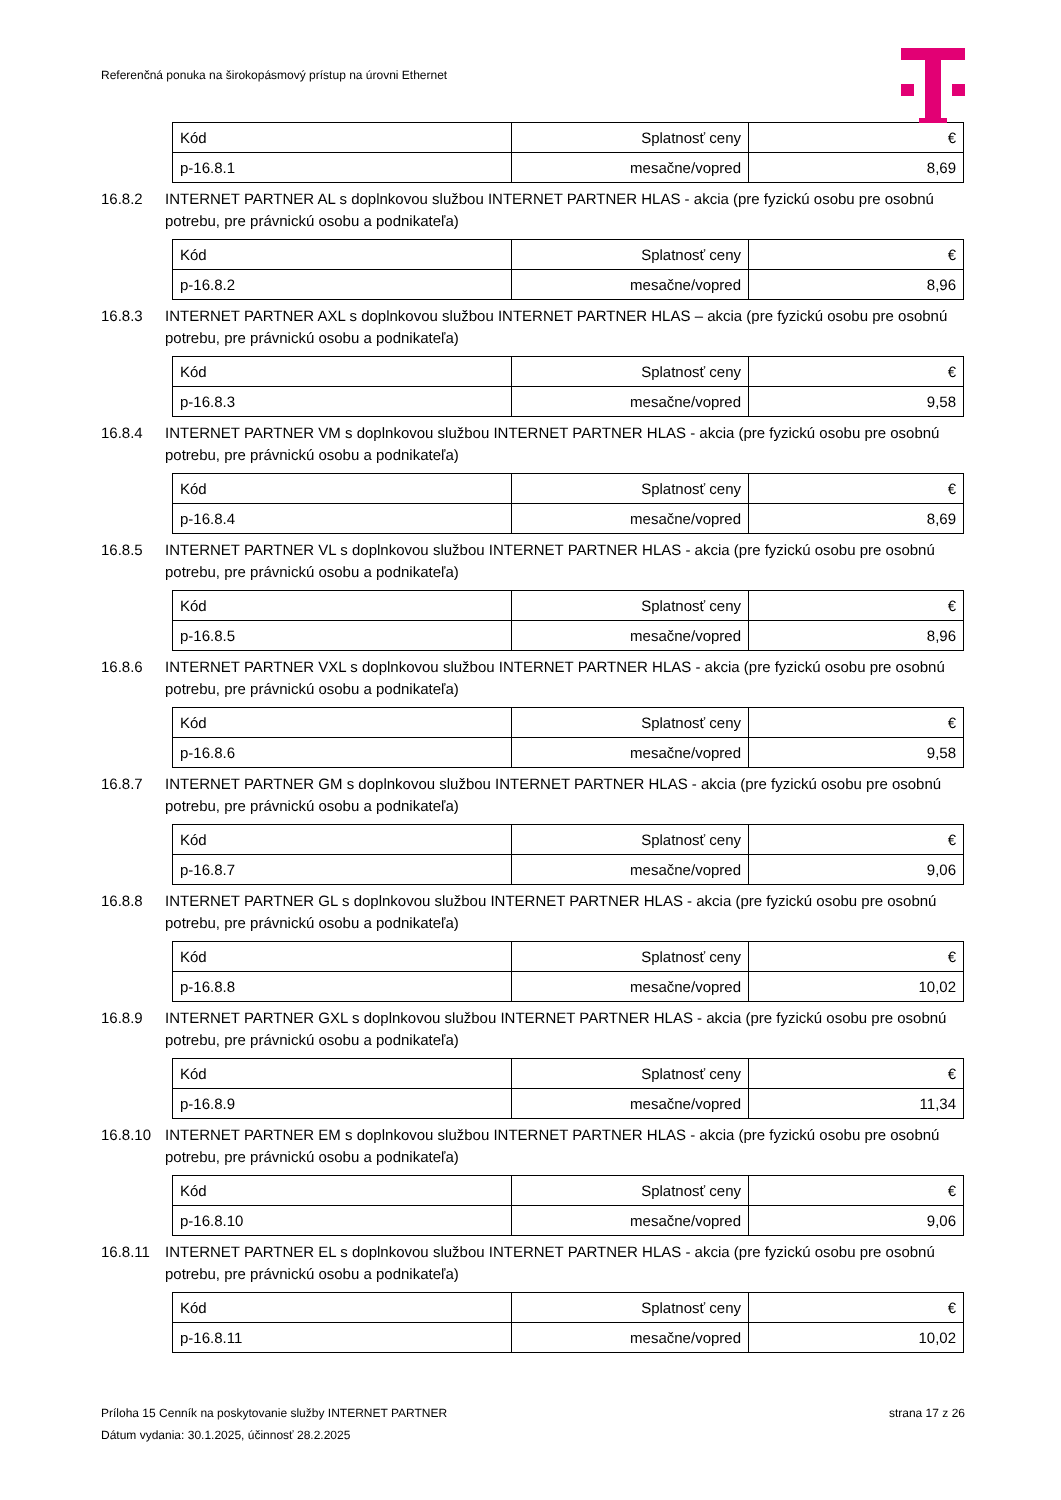Referenčná ponuka na širokopásmový prístup na úrovni Ethernet
| Kód | Splatnosť ceny | € |
| p-16.8.1 | mesačne/vopred | 8,69 |
16.8.2 INTERNET PARTNER AL s doplnkovou službou INTERNET PARTNER HLAS - akcia (pre fyzickú osobu pre osobnú potrebu, pre právnickú osobu a podnikateľa)
| Kód | Splatnosť ceny | € |
| p-16.8.2 | mesačne/vopred | 8,96 |
16.8.3 INTERNET PARTNER AXL s doplnkovou službou INTERNET PARTNER HLAS – akcia (pre fyzickú osobu pre osobnú potrebu, pre právnickú osobu a podnikateľa)
| Kód | Splatnosť ceny | € |
| p-16.8.3 | mesačne/vopred | 9,58 |
16.8.4 INTERNET PARTNER VM s doplnkovou službou INTERNET PARTNER HLAS - akcia (pre fyzickú osobu pre osobnú potrebu, pre právnickú osobu a podnikateľa)
| Kód | Splatnosť ceny | € |
| p-16.8.4 | mesačne/vopred | 8,69 |
16.8.5 INTERNET PARTNER VL s doplnkovou službou INTERNET PARTNER HLAS - akcia (pre fyzickú osobu pre osobnú potrebu, pre právnickú osobu a podnikateľa)
| Kód | Splatnosť ceny | € |
| p-16.8.5 | mesačne/vopred | 8,96 |
16.8.6 INTERNET PARTNER VXL s doplnkovou službou INTERNET PARTNER HLAS - akcia (pre fyzickú osobu pre osobnú potrebu, pre právnickú osobu a podnikateľa)
| Kód | Splatnosť ceny | € |
| p-16.8.6 | mesačne/vopred | 9,58 |
16.8.7 INTERNET PARTNER GM s doplnkovou službou INTERNET PARTNER HLAS - akcia (pre fyzickú osobu pre osobnú potrebu, pre právnickú osobu a podnikateľa)
| Kód | Splatnosť ceny | € |
| p-16.8.7 | mesačne/vopred | 9,06 |
16.8.8 INTERNET PARTNER GL s doplnkovou službou INTERNET PARTNER HLAS - akcia (pre fyzickú osobu pre osobnú potrebu, pre právnickú osobu a podnikateľa)
| Kód | Splatnosť ceny | € |
| p-16.8.8 | mesačne/vopred | 10,02 |
16.8.9 INTERNET PARTNER GXL s doplnkovou službou INTERNET PARTNER HLAS - akcia (pre fyzickú osobu pre osobnú potrebu, pre právnickú osobu a podnikateľa)
| Kód | Splatnosť ceny | € |
| p-16.8.9 | mesačne/vopred | 11,34 |
16.8.10 INTERNET PARTNER EM s doplnkovou službou INTERNET PARTNER HLAS - akcia (pre fyzickú osobu pre osobnú potrebu, pre právnickú osobu a podnikateľa)
| Kód | Splatnosť ceny | € |
| p-16.8.10 | mesačne/vopred | 9,06 |
16.8.11 INTERNET PARTNER EL s doplnkovou službou INTERNET PARTNER HLAS - akcia (pre fyzickú osobu pre osobnú potrebu, pre právnickú osobu a podnikateľa)
| Kód | Splatnosť ceny | € |
| p-16.8.11 | mesačne/vopred | 10,02 |
strana 17 z 26 Príloha 15 Cenník na poskytovanie služby INTERNET PARTNER
Dátum vydania: 30.1.2025, účinnosť 28.2.2025